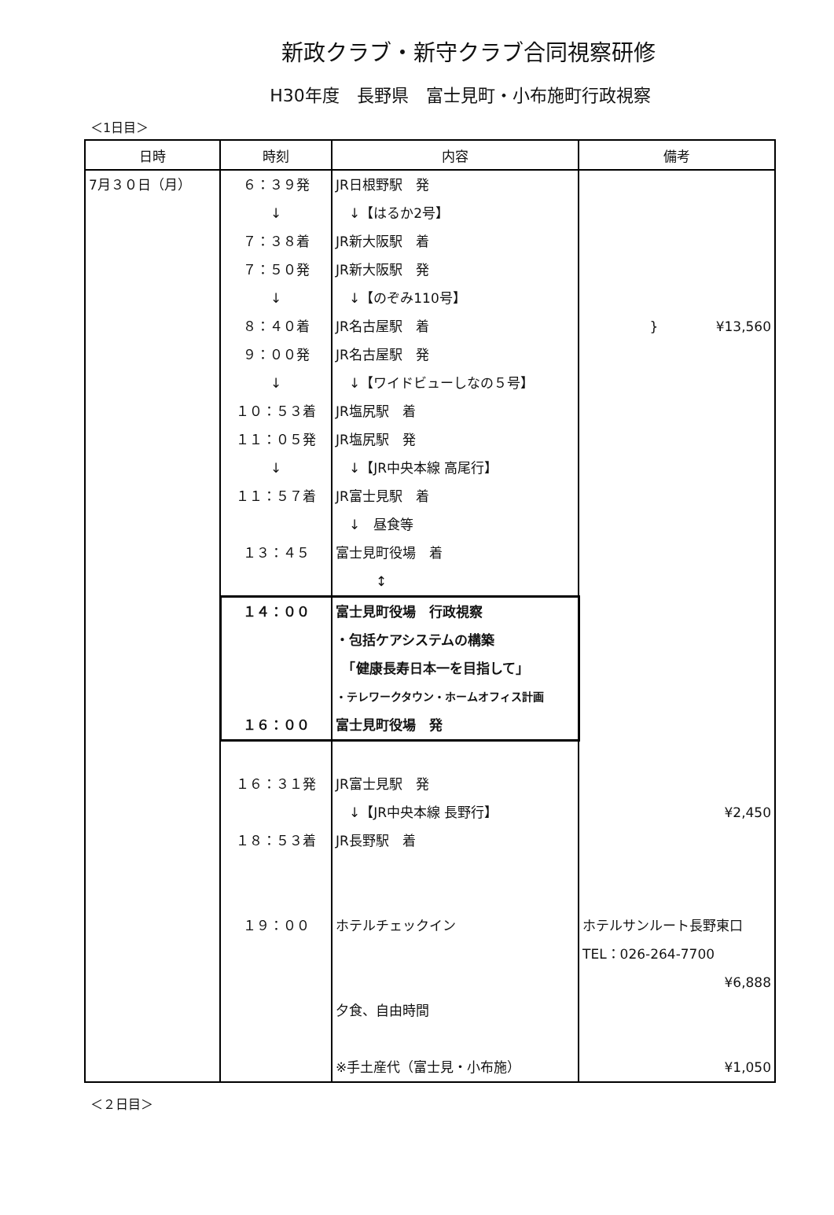新政クラブ・新守クラブ合同視察研修
H30年度　長野県　富士見町・小布施町行政視察
＜1日目＞
| 日時 | 時刻 | 内容 | 備考 |
| --- | --- | --- | --- |
| 7月３０日（月） | ６：３９発 | JR日根野駅 発 | |
| | ↓ | ↓【はるか2号】 | |
| | ７：３８着 | JR新大阪駅 着 | |
| | ７：５０発 | JR新大阪駅 発 | |
| | ↓ | ↓【のぞみ110号】 | |
| | ８：４０着 | JR名古屋駅 着 | } ¥13,560 |
| | ９：００発 | JR名古屋駅 発 | |
| | ↓ | ↓【ワイドビューしなの５号】 | |
| | １０：５３着 | JR塩尻駅 着 | |
| | １１：０５発 | JR塩尻駅 発 | |
| | ↓ | ↓【JR中央本線 高尾行】 | |
| | １１：５７着 | JR富士見駅 着 | |
| | | ↓ 昼食等 | |
| | １３：４５ | 富士見町役場 着 | |
| | | ↕ | |
| | １４：００ | 富士見町役場 行政視察 | |
| | | ・包括ケアシステムの構築 | |
| | | 「健康長寿日本一を目指して」 | |
| | | ・テレワークタウン・ホームオフィス計画 | |
| | １６：００ | 富士見町役場 発 | |
| | １６：３１発 | JR富士見駅 発 | |
| | | ↓【JR中央本線 長野行】 | ¥2,450 |
| | １８：５３着 | JR長野駅 着 | |
| | １９：００ | ホテルチェックイン | ホテルサンルート長野東口 |
| | | | TEL：026-264-7700 |
| | | | ¥6,888 |
| | | 夕食、自由時間 | |
| | | ※手土産代（富士見・小布施） | ¥1,050 |
＜２日目＞